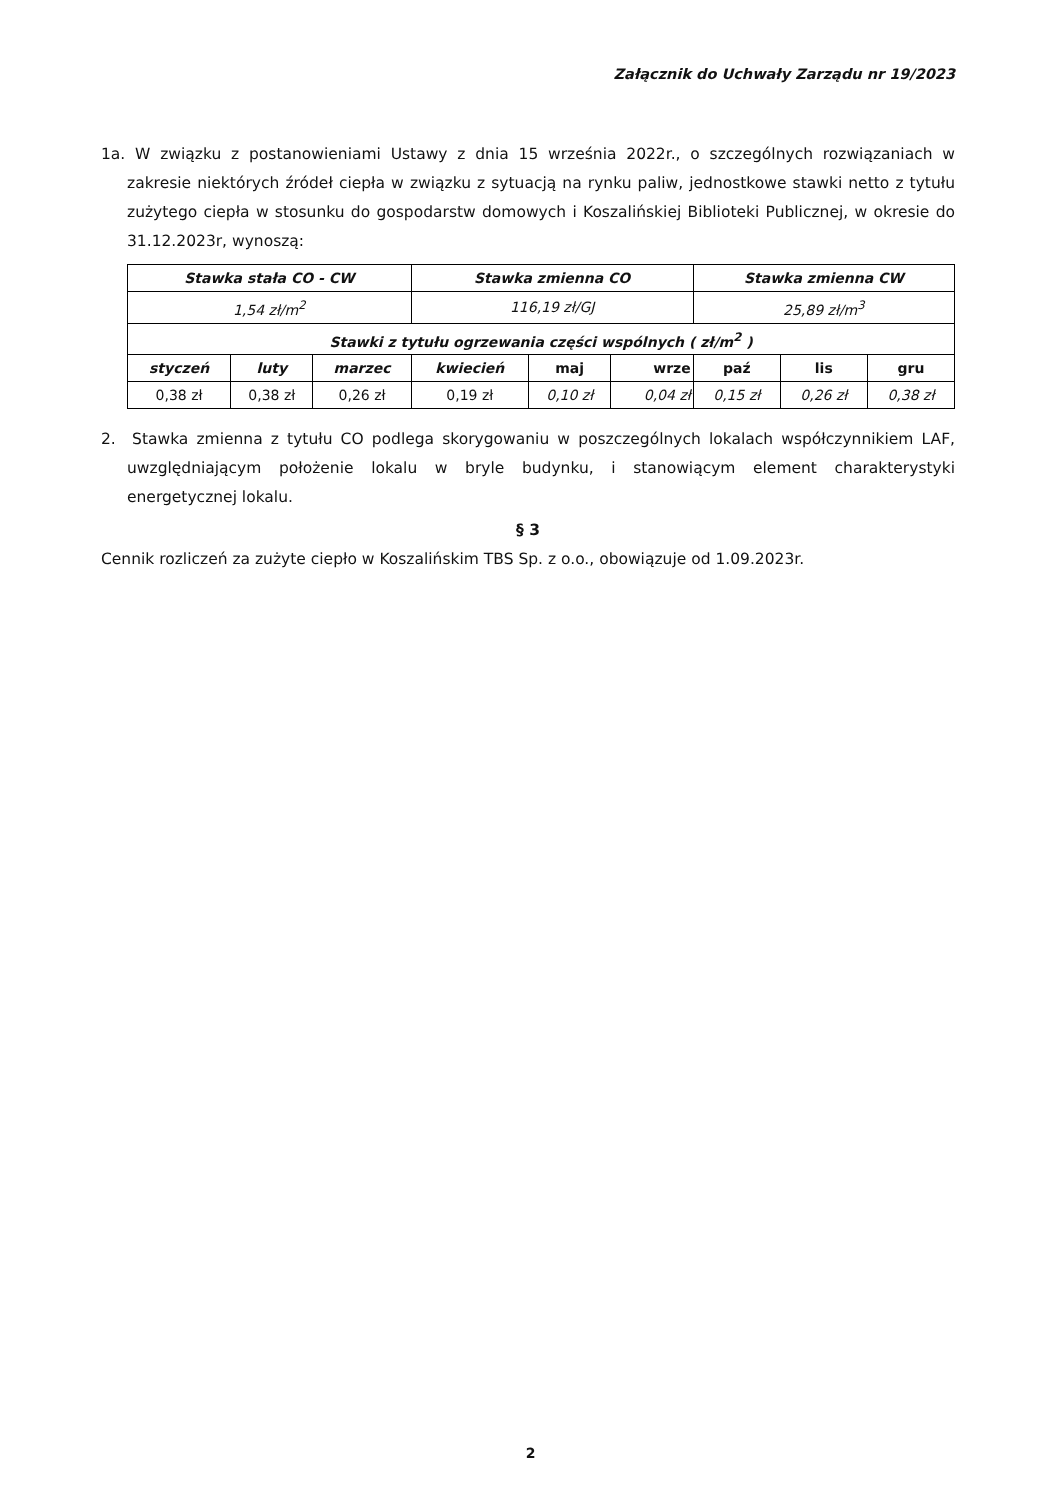Załącznik do Uchwały Zarządu nr 19/2023
1a. W związku z postanowieniami Ustawy z dnia 15 września 2022r., o szczególnych rozwiązaniach w zakresie niektórych źródeł ciepła w związku z sytuacją na rynku paliw, jednostkowe stawki netto z tytułu zużytego ciepła w stosunku do gospodarstw domowych i Koszalińskiej Biblioteki Publicznej, w okresie do 31.12.2023r, wynoszą:
| Stawka stała CO - CW | | | Stawka zmienna CO | | | Stawka zmienna CW | | |
| --- | --- | --- | --- | --- | --- | --- | --- | --- |
| 1,54 zł/m<sup>2</sup> | | | 116,19 zł/GJ | | | 25,89 zł/m<sup>3</sup> | | |
| Stawki z tytułu ogrzewania części wspólnych ( zł/m<sup>2</sup> ) | | | | | | | | |
| styczeń | luty | marzec | kwiecień | maj | wrze | paź | lis | gru |
| 0,38 zł | 0,38 zł | 0,26 zł | 0,19 zł | 0,10 zł | 0,04 zł | 0,15 zł | 0,26 zł | 0,38 zł |
2. Stawka zmienna z tytułu CO podlega skorygowaniu w poszczególnych lokalach współczynnikiem LAF, uwzględniającym położenie lokalu w bryle budynku, i stanowiącym element charakterystyki energetycznej lokalu.
§ 3
Cennik rozliczeń za zużyte ciepło w Koszalińskim TBS Sp. z o.o., obowiązuje od 1.09.2023r.
2